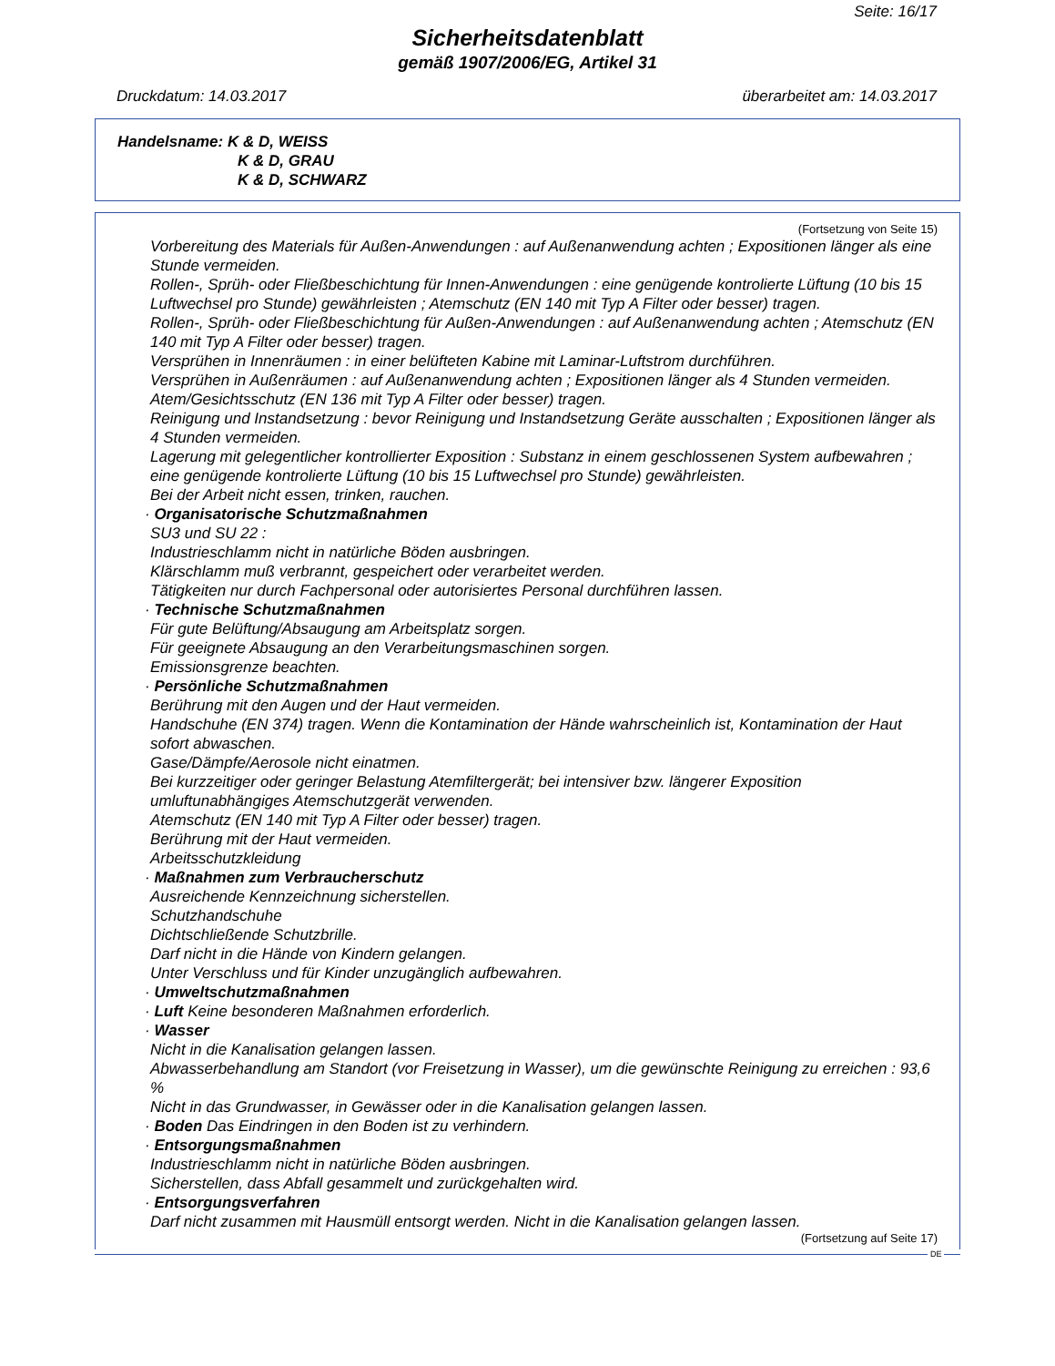Seite: 16/17
Sicherheitsdatenblatt
gemäß 1907/2006/EG, Artikel 31
Druckdatum: 14.03.2017 überarbeitet am: 14.03.2017
Handelsname: K & D, WEISS
K & D, GRAU
K & D, SCHWARZ
(Fortsetzung von Seite 15)
Vorbereitung des Materials für Außen-Anwendungen : auf Außenanwendung achten ; Expositionen länger als eine Stunde vermeiden.
Rollen-, Sprüh- oder Fließbeschichtung für Innen-Anwendungen : eine genügende kontrolierte Lüftung (10 bis 15 Luftwechsel pro Stunde) gewährleisten ; Atemschutz (EN 140 mit Typ A Filter oder besser) tragen.
Rollen-, Sprüh- oder Fließbeschichtung für Außen-Anwendungen : auf Außenanwendung achten ; Atemschutz (EN 140 mit Typ A Filter oder besser) tragen.
Versprühen in Innenräumen : in einer belüfteten Kabine mit Laminar-Luftstrom durchführen.
Versprühen in Außenräumen : auf Außenanwendung achten ; Expositionen länger als 4 Stunden vermeiden. Atem/Gesichtsschutz (EN 136 mit Typ A Filter oder besser) tragen.
Reinigung und Instandsetzung : bevor Reinigung und Instandsetzung Geräte ausschalten ; Expositionen länger als 4 Stunden vermeiden.
Lagerung mit gelegentlicher kontrollierter Exposition : Substanz in einem geschlossenen System aufbewahren ; eine genügende kontrolierte Lüftung (10 bis 15 Luftwechsel pro Stunde) gewährleisten.
Bei der Arbeit nicht essen, trinken, rauchen.
· Organisatorische Schutzmaßnahmen
SU3 und SU 22 :
Industrieschlamm nicht in natürliche Böden ausbringen.
Klärschlamm muß verbrannt, gespeichert oder verarbeitet werden.
Tätigkeiten nur durch Fachpersonal oder autorisiertes Personal durchführen lassen.
· Technische Schutzmaßnahmen
Für gute Belüftung/Absaugung am Arbeitsplatz sorgen.
Für geeignete Absaugung an den Verarbeitungsmaschinen sorgen.
Emissionsgrenze beachten.
· Persönliche Schutzmaßnahmen
Berührung mit den Augen und der Haut vermeiden.
Handschuhe (EN 374) tragen. Wenn die Kontamination der Hände wahrscheinlich ist, Kontamination der Haut sofort abwaschen.
Gase/Dämpfe/Aerosole nicht einatmen.
Bei kurzzeitiger oder geringer Belastung Atemfiltergerät; bei intensiver bzw. längerer Exposition umluftunabhängiges Atemschutzgerät verwenden.
Atemschutz (EN 140 mit Typ A Filter oder besser) tragen.
Berührung mit der Haut vermeiden.
Arbeitsschutzkleidung
· Maßnahmen zum Verbraucherschutz
Ausreichende Kennzeichnung sicherstellen.
Schutzhandschuhe
Dichtschließende Schutzbrille.
Darf nicht in die Hände von Kindern gelangen.
Unter Verschluss und für Kinder unzugänglich aufbewahren.
· Umweltschutzmaßnahmen
· Luft Keine besonderen Maßnahmen erforderlich.
· Wasser
Nicht in die Kanalisation gelangen lassen.
Abwasserbehandlung am Standort (vor Freisetzung in Wasser), um die gewünschte Reinigung zu erreichen : 93,6 %
Nicht in das Grundwasser, in Gewässer oder in die Kanalisation gelangen lassen.
· Boden Das Eindringen in den Boden ist zu verhindern.
· Entsorgungsmaßnahmen
Industrieschlamm nicht in natürliche Böden ausbringen.
Sicherstellen, dass Abfall gesammelt und zurückgehalten wird.
· Entsorgungsverfahren
Darf nicht zusammen mit Hausmüll entsorgt werden. Nicht in die Kanalisation gelangen lassen.
(Fortsetzung auf Seite 17)
DE